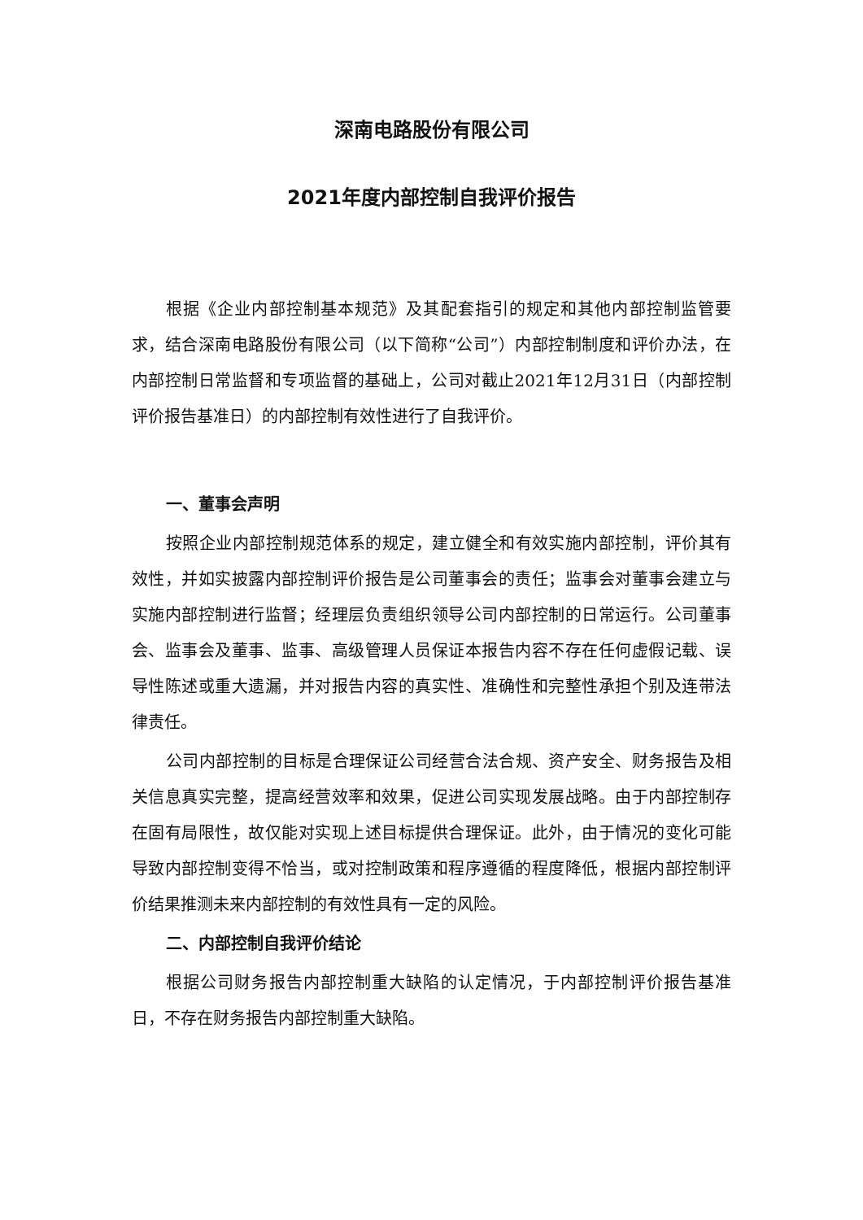深南电路股份有限公司
2021年度内部控制自我评价报告
根据《企业内部控制基本规范》及其配套指引的规定和其他内部控制监管要求，结合深南电路股份有限公司（以下简称“公司”）内部控制制度和评价办法，在内部控制日常监督和专项监督的基础上，公司对截止2021年12月31日（内部控制评价报告基准日）的内部控制有效性进行了自我评价。
一、董事会声明
按照企业内部控制规范体系的规定，建立健全和有效实施内部控制，评价其有效性，并如实披露内部控制评价报告是公司董事会的责任；监事会对董事会建立与实施内部控制进行监督；经理层负责组织领导公司内部控制的日常运行。公司董事会、监事会及董事、监事、高级管理人员保证本报告内容不存在任何虚假记载、误导性陈述或重大遗漏，并对报告内容的真实性、准确性和完整性承担个别及连带法律责任。
公司内部控制的目标是合理保证公司经营合法合规、资产安全、财务报告及相关信息真实完整，提高经营效率和效果，促进公司实现发展战略。由于内部控制存在固有局限性，故仅能对实现上述目标提供合理保证。此外，由于情况的变化可能导致内部控制变得不恰当，或对控制政策和程序遵循的程度降低，根据内部控制评价结果推测未来内部控制的有效性具有一定的风险。
二、内部控制自我评价结论
根据公司财务报告内部控制重大缺陷的认定情况，于内部控制评价报告基准日，不存在财务报告内部控制重大缺陷。